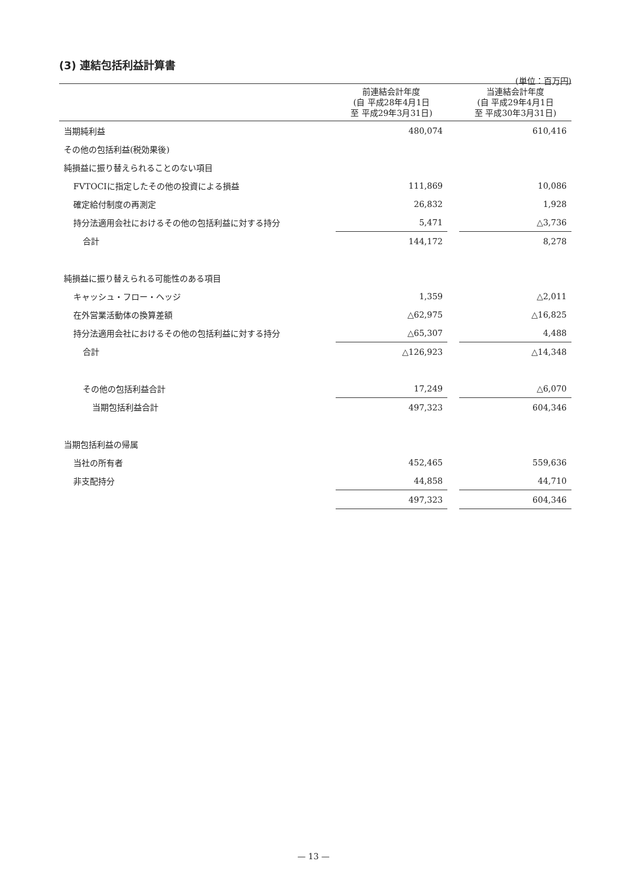(3) 連結包括利益計算書
(単位：百万円)
| | 前連結会計年度 (自 平成28年4月1日 至 平成29年3月31日) | | 当連結会計年度 (自 平成29年4月1日 至 平成30年3月31日) |
| --- | --- | --- | --- |
| 当期純利益 | 480,074 | | 610,416 |
| その他の包括利益(税効果後) | | | |
| 純損益に振り替えられることのない項目 | | | |
| FVTOCIに指定したその他の投資による損益 | 111,869 | | 10,086 |
| 確定給付制度の再測定 | 26,832 | | 1,928 |
| 持分法適用会社におけるその他の包括利益に対する持分 | 5,471 | | △3,736 |
| 合計 | 144,172 | | 8,278 |
| 純損益に振り替えられる可能性のある項目 | | | |
| キャッシュ・フロー・ヘッジ | 1,359 | | △2,011 |
| 在外営業活動体の換算差額 | △62,975 | | △16,825 |
| 持分法適用会社におけるその他の包括利益に対する持分 | △65,307 | | 4,488 |
| 合計 | △126,923 | | △14,348 |
| その他の包括利益合計 | 17,249 | | △6,070 |
| 当期包括利益合計 | 497,323 | | 604,346 |
| 当期包括利益の帰属 | | | |
| 当社の所有者 | 452,465 | | 559,636 |
| 非支配持分 | 44,858 | | 44,710 |
| | 497,323 | | 604,346 |
— 13 —